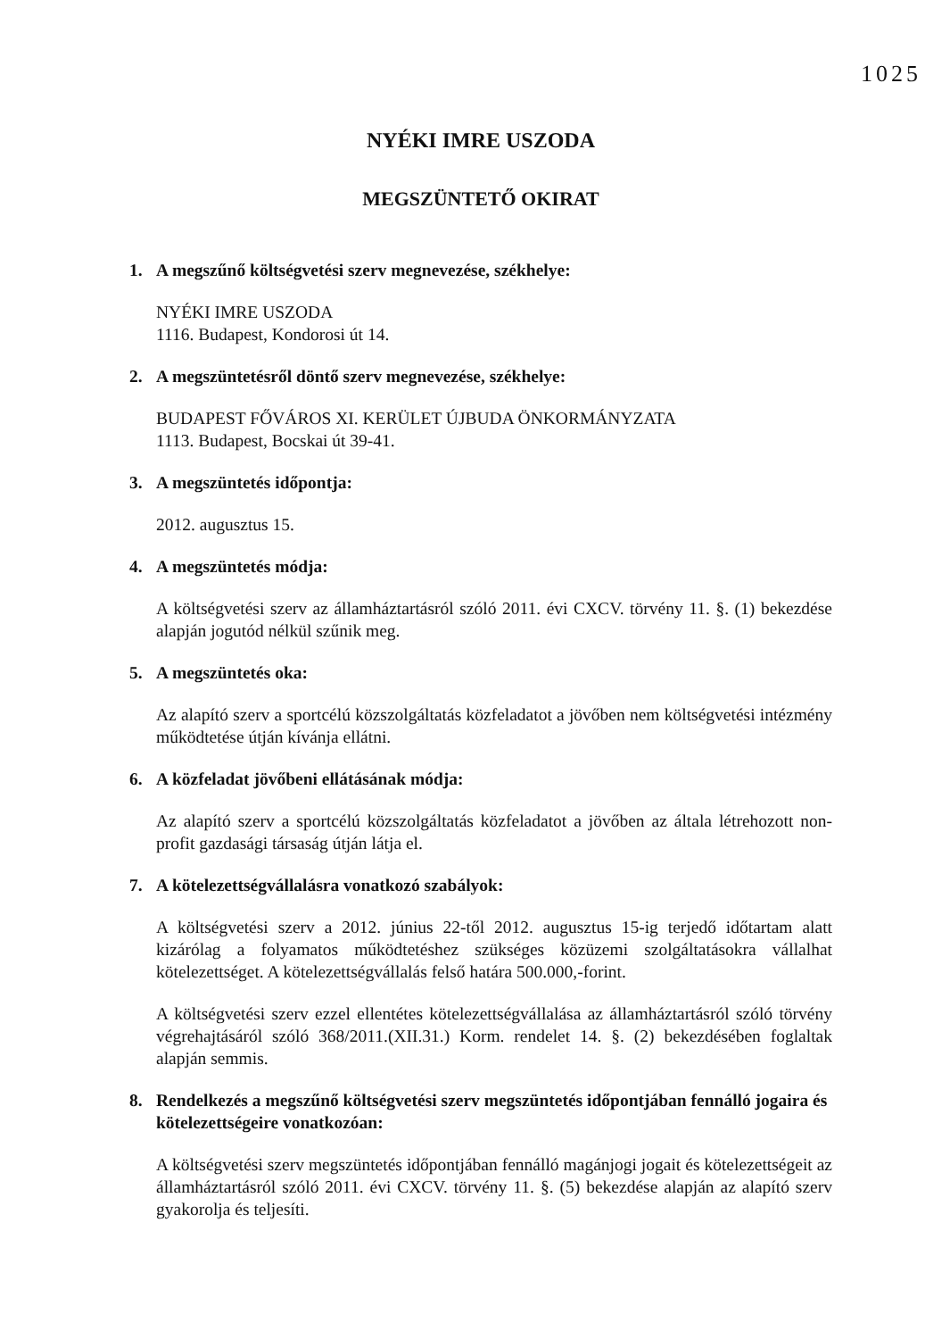1025
NYÉKI IMRE USZODA
MEGSZÜNTETŐ OKIRAT
1. A megszűnő költségvetési szerv megnevezése, székhelye:
NYÉKI IMRE USZODA
1116. Budapest, Kondorosi út 14.
2. A megszüntetésről döntő szerv megnevezése, székhelye:
BUDAPEST FŐVÁROS XI. KERÜLET ÚJBUDA ÖNKORMÁNYZATA
1113. Budapest, Bocskai út 39-41.
3. A megszüntetés időpontja:
2012. augusztus 15.
4. A megszüntetés módja:
A költségvetési szerv az államháztartásról szóló 2011. évi CXCV. törvény 11. §. (1) bekezdése alapján jogutód nélkül szűnik meg.
5. A megszüntetés oka:
Az alapító szerv a sportcélú közszolgáltatás közfeladatot a jövőben nem költségvetési intézmény működtetése útján kívánja ellátni.
6. A közfeladat jövőbeni ellátásának módja:
Az alapító szerv a sportcélú közszolgáltatás közfeladatot a jövőben az általa létrehozott non-profit gazdasági társaság útján látja el.
7. A kötelezettségvállalásra vonatkozó szabályok:
A költségvetési szerv a 2012. június 22-től 2012. augusztus 15-ig terjedő időtartam alatt kizárólag a folyamatos működtetéshez szükséges közüzemi szolgáltatásokra vállalhat kötelezettséget. A kötelezettségvállalás felső határa 500.000,-forint.
A költségvetési szerv ezzel ellentétes kötelezettségvállalása az államháztartásról szóló törvény végrehajtásáról szóló 368/2011.(XII.31.) Korm. rendelet 14. §. (2) bekezdésében foglaltak alapján semmis.
8. Rendelkezés a megszűnő költségvetési szerv megszüntetés időpontjában fennálló jogaira és kötelezettségeire vonatkozóan:
A költségvetési szerv megszüntetés időpontjában fennálló magánjogi jogait és kötelezettségeit az államháztartásról szóló 2011. évi CXCV. törvény 11. §. (5) bekezdése alapján az alapító szerv gyakorolja és teljesíti.